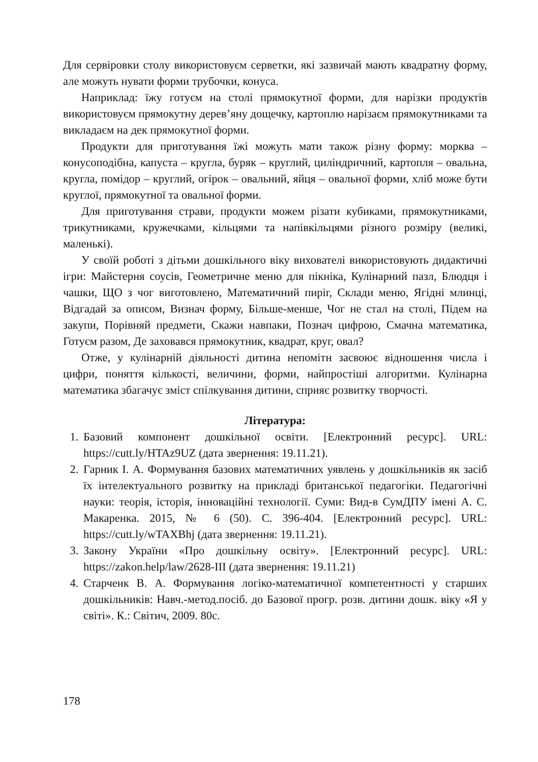Для сервіровки столу використовуєм серветки, які зазвичай мають квадратну форму, але можуть нувати форми трубочки, конуса.
Наприклад: їжу готуєм на столі прямокутної форми, для нарізки продуктів використовуєм прямокутну дерев’яну дощечку, картоплю нарізаєм прямокутниками та викладаєм на дек прямокутної форми.
Продукти для приготування їжі можуть мати також різну форму: морква – конусоподібна, капуста – кругла, буряк – круглий, циліндричний, картопля – овальна, кругла, помідор – круглий, огірок – овальний, яйця – овальної форми, хліб може бути круглої, прямокутної та овальної форми.
Для приготування страви, продукти можем різати кубиками, прямокутниками, трикутниками, кружечками, кільцями та напівкільцями різного розміру (великі, маленькі).
У своїй роботі з дітьми дошкільного віку вихователі використовують дидактичні ігри: Майстерня соусів, Геометричне меню для пікніка, Кулінарний пазл, Блюдця і чашки, ЩО з чог виготовлено, Математичний пиріг, Склади меню, Ягідні млинці, Відгадай за описом, Визнач форму, Більше-менше, Чог не стал на столі, Підем на закупи, Порівняй предмети, Скажи навпаки, Познач цифрою, Смачна математика, Готуєм разом, Де заховався прямокутник, квадрат, круг, овал?
Отже, у кулінарній діяльності дитина непомітн засвоює відношення числа і цифри, поняття кількості, величини, форми, найпростіші алгоритми. Кулінарна математика збагачує зміст спілкування дитини, сприяє розвитку творчості.
Література:
1. Базовий компонент дошкільної освіти. [Електронний ресурс]. URL: https://cutt.ly/HTAz9UZ (дата звернення: 19.11.21).
2. Гарник І. А. Формування базових математичних уявлень у дошкільників як засіб їх інтелектуального розвитку на прикладі британської педагогіки. Педагогічні науки: теорія, історія, інноваційні технології. Суми: Вид-в СумДПУ імені А. С. Макаренка. 2015, № 6 (50). С. 396-404. [Електронний ресурс]. URL: https://cutt.ly/wTAXBhj (дата звернення: 19.11.21).
3. Закону України «Про дошкільну освіту». [Електронний ресурс]. URL: https://zakon.help/law/2628-III (дата звернення: 19.11.21)
4. Старченк В. А. Формування логіко-математичної компетентності у старших дошкільників: Навч.-метод.посіб. до Базової прогр. розв. дитини дошк. віку «Я у світі». К.: Світич, 2009. 80с.
178